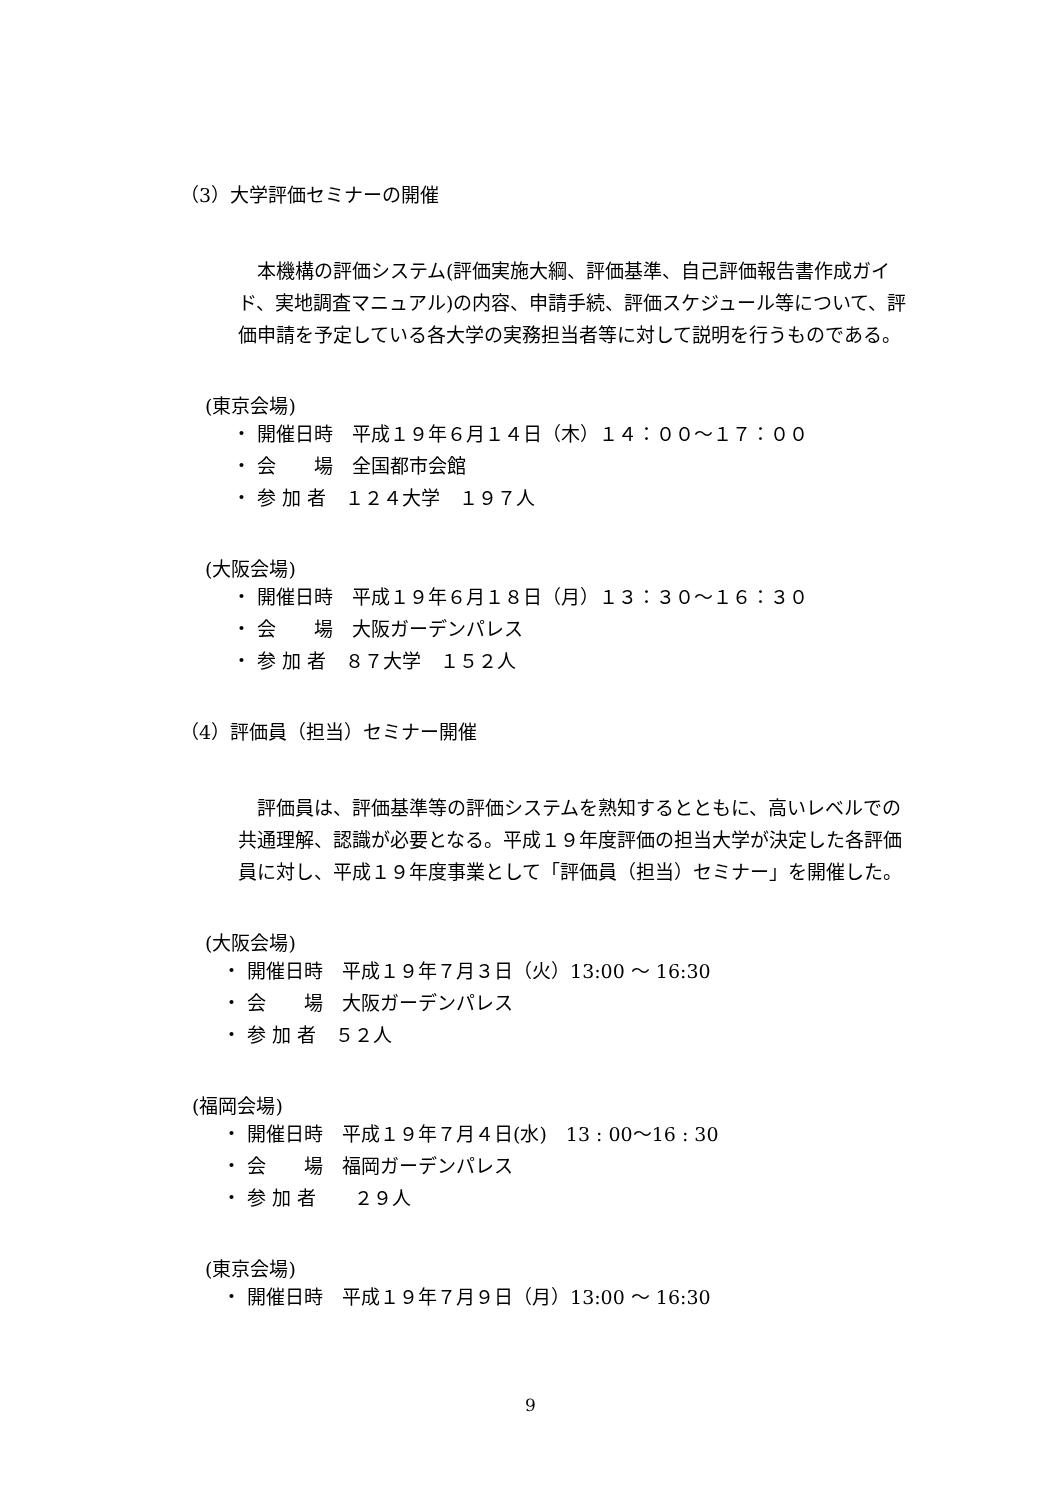（3）大学評価セミナーの開催
本機構の評価システム(評価実施大綱、評価基準、自己評価報告書作成ガイド、実地調査マニュアル)の内容、申請手続、評価スケジュール等について、評価申請を予定している各大学の実務担当者等に対して説明を行うものである。
(東京会場)
・ 開催日時　平成１９年６月１４日（木）１４：００～１７：００
・ 会　　場　全国都市会館
・ 参 加 者　１２４大学　１９７人
(大阪会場)
・ 開催日時　平成１９年６月１８日（月）１３：３０～１６：３０
・ 会　　場　大阪ガーデンパレス
・ 参 加 者　８７大学　１５２人
（4）評価員（担当）セミナー開催
評価員は、評価基準等の評価システムを熟知するとともに、高いレベルでの共通理解、認識が必要となる。平成１９年度評価の担当大学が決定した各評価員に対し、平成１９年度事業として「評価員（担当）セミナー」を開催した。
(大阪会場)
・ 開催日時　平成１９年７月３日（火）13:00 ～ 16:30
・ 会　　場　大阪ガーデンパレス
・ 参 加 者　５２人
(福岡会場)
・ 開催日時　平成１９年７月４日(水)　13 : 00～16 : 30
・ 会　　場　福岡ガーデンパレス
・ 参 加 者　　２９人
(東京会場)
・ 開催日時　平成１９年７月９日（月）13:00 ～ 16:30
9